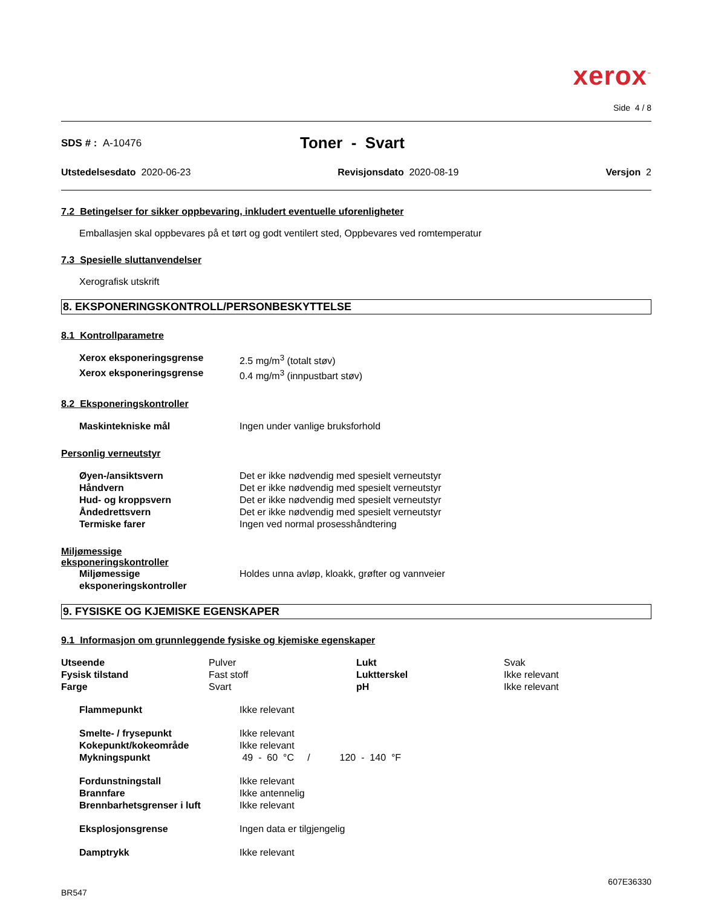xerox<sup>™</sup>
Side 4 / 8
SDS # : A-10476
Toner - Svart
Utstedelsesdato 2020-06-23 Revisjonsdato 2020-08-19 Versjon 2
7.2 Betingelser for sikker oppbevaring, inkludert eventuelle uforenligheter
Emballasjen skal oppbevares på et tørt og godt ventilert sted, Oppbevares ved romtemperatur
7.3 Spesielle sluttanvendelser
Xerografisk utskrift
8. EKSPONERINGSKONTROLL/PERSONBESKYTTELSE
8.1 Kontrollparametre
| Xerox eksponeringsgrense | 2.5 mg/m<sup>3</sup> (totalt støv) |
| Xerox eksponeringsgrense | 0.4 mg/m<sup>3</sup> (innpustbart støv) |
8.2 Eksponeringskontroller
| Maskintekniske mål | Ingen under vanlige bruksforhold |
Personlig verneutstyr
| Øyen-/ansiktsvern | Det er ikke nødvendig med spesielt verneutstyr |
| Håndvern | Det er ikke nødvendig med spesielt verneutstyr |
| Hud- og kroppsvern | Det er ikke nødvendig med spesielt verneutstyr |
| Åndedrettsvern | Det er ikke nødvendig med spesielt verneutstyr |
| Termiske farer | Ingen ved normal prosesshåndtering |
Miljømessige
eksponeringskontroller
| Miljømessige eksponeringskontroller | Holdes unna avløp, kloakk, grøfter og vannveier |
9. FYSISKE OG KJEMISKE EGENSKAPER
9.1 Informasjon om grunnleggende fysiske og kjemiske egenskaper
| Utseende | Pulver | Lukt | Svak |
| Fysisk tilstand | Fast stoff | Luktterskel | Ikke relevant |
| Farge | Svart | pH | Ikke relevant |
| Flammepunkt | Ikke relevant |
| Smelte- / frysepunkt | Ikke relevant |
| Kokepunkt/kokeområde | Ikke relevant |
| Mykningspunkt | 49 - 60 °C / 120 - 140 °F |
| Fordunstningstall | Ikke relevant |
| Brannfare | Ikke antennelig |
| Brennbarhetsgrenser i luft | Ikke relevant |
| Eksplosjonsgrense | Ingen data er tilgjengelig |
| Damptrykk | Ikke relevant |
BR547
607E36330